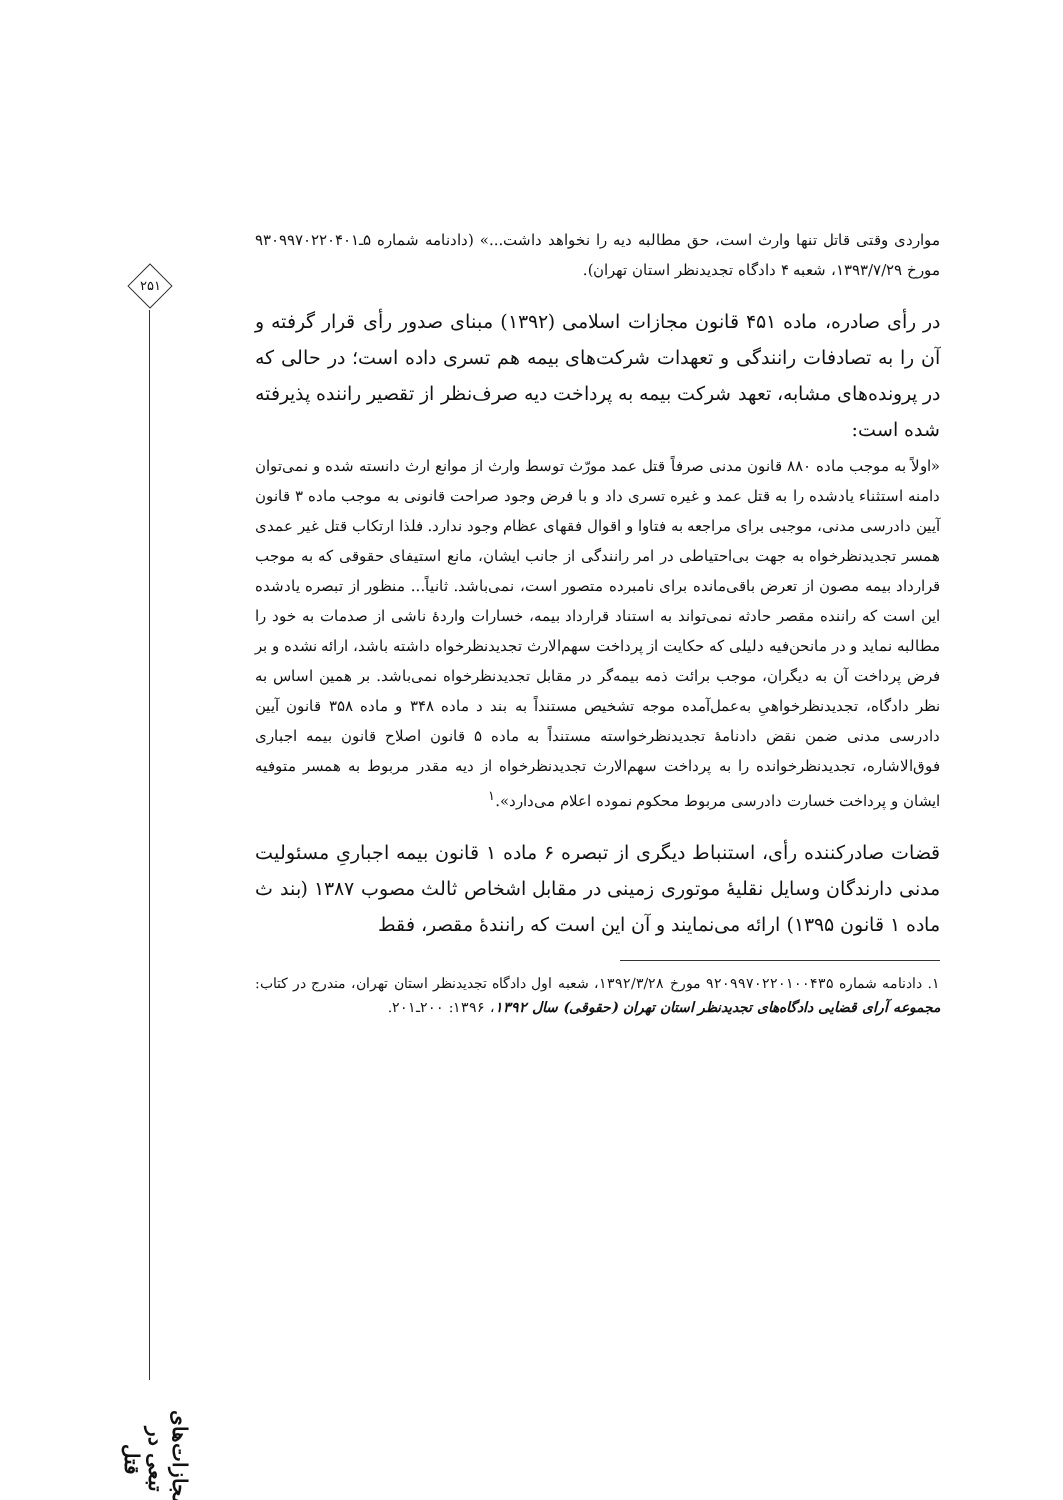۲۵۱
مجازات‌های تبعی در قتل
مواردی وقتی قاتل تنها وارث است، حق مطالبه دیه را نخواهد داشت...» (دادنامه شماره ۵ـ۹۳۰۹۹۷۰۲۲۰۴۰۱ مورخ ۱۳۹۳/۷/۲۹، شعبه ۴ دادگاه تجدیدنظر استان تهران).
در رأی صادره، ماده ۴۵۱ قانون مجازات اسلامی (۱۳۹۲) مبنای صدور رأی قرار گرفته و آن را به تصادفات رانندگی و تعهدات شرکت‌های بیمه هم تسری داده است؛ در حالی که در پرونده‌های مشابه، تعهد شرکت بیمه به پرداخت دیه صرف‌نظر از تقصیر راننده پذیرفته شده است:
«اولاً به موجب ماده ۸۸۰ قانون مدنی صرفاً قتل عمد مورّث توسط وارث از موانع ارث دانسته شده و نمی‌توان دامنه استثناء یادشده را به قتل عمد و غیره تسری داد و با فرض وجود صراحت قانونی به موجب ماده ۳ قانون آیین دادرسی مدنی، موجبی برای مراجعه به فتاوا و اقوال فقهای عظام وجود ندارد. فلذا ارتکاب قتل غیر عمدی همسر تجدیدنظرخواه به جهت بی‌احتیاطی در امر رانندگی از جانب ایشان، مانع استیفای حقوقی که به موجب قرارداد بیمه مصون از تعرض باقی‌مانده برای نامبرده متصور است، نمی‌باشد. ثانیاً... منظور از تبصره یادشده این است که راننده مقصر حادثه نمی‌تواند به استناد قرارداد بیمه، خسارات واردهٔ ناشی از صدمات به خود را مطالبه نماید و در مانحن‌فیه دلیلی که حکایت از پرداخت سهم‌الارث تجدیدنظرخواه داشته باشد، ارائه نشده و بر فرض پرداخت آن به دیگران، موجب برائت ذمه بیمه‌گر در مقابل تجدیدنظرخواه نمی‌باشد. بر همین اساس به نظر دادگاه، تجدیدنظرخواهیِ به‌عمل‌آمده موجه تشخیص مستنداً به بند د ماده ۳۴۸ و ماده ۳۵۸ قانون آیین دادرسی مدنی ضمن نقض دادنامهٔ تجدیدنظرخواسته مستنداً به ماده ۵ قانون اصلاح قانون بیمه اجباری فوق‌الاشاره، تجدیدنظرخوانده را به پرداخت سهم‌الارث تجدیدنظرخواه از دیه مقدر مربوط به همسر متوفیه ایشان و پرداخت خسارت دادرسی مربوط محکوم نموده اعلام می‌دارد».<sup>۱</sup>
قضات صادرکننده رأی، استنباط دیگری از تبصره ۶ ماده ۱ قانون بیمه اجباریِ مسئولیت مدنی دارندگان وسایل نقلیهٔ موتوری زمینی در مقابل اشخاص ثالث مصوب ۱۳۸۷ (بند ث ماده ۱ قانون ۱۳۹۵) ارائه می‌نمایند و آن این است که رانندهٔ مقصر، فقط
۱. دادنامه شماره ۹۲۰۹۹۷۰۲۲۰۱۰۰۴۳۵ مورخ ۱۳۹۲/۳/۲۸، شعبه اول دادگاه تجدیدنظر استان تهران، مندرج در کتاب: مجموعه آرای قضایی دادگاه‌های تجدیدنظر استان تهران (حقوقی) سال ۱۳۹۲، ۱۳۹۶: ۲۰۰ـ۲۰۱.